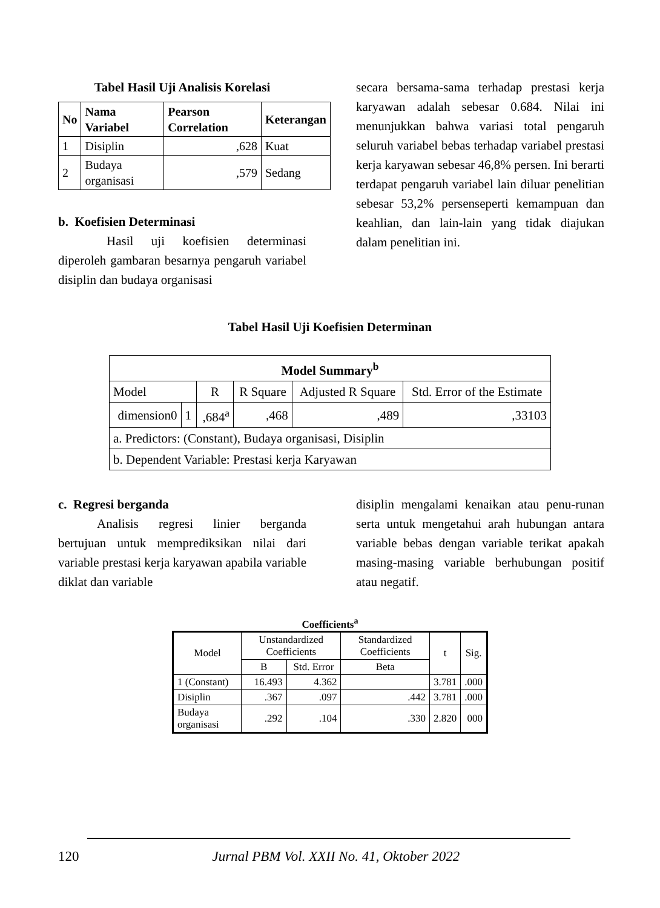Tabel Hasil Uji Analisis Korelasi
| No | Nama Variabel | Pearson Correlation | Keterangan |
| --- | --- | --- | --- |
| 1 | Disiplin | ,628 | Kuat |
| 2 | Budaya organisasi | ,579 | Sedang |
b. Koefisien Determinasi
Hasil uji koefisien determinasi diperoleh gambaran besarnya pengaruh variabel disiplin dan budaya organisasi
secara bersama-sama terhadap prestasi kerja karyawan adalah sebesar 0.684. Nilai ini menunjukkan bahwa variasi total pengaruh seluruh variabel bebas terhadap variabel prestasi kerja karyawan sebesar 46,8% persen. Ini berarti terdapat pengaruh variabel lain diluar penelitian sebesar 53,2% persenseperti kemampuan dan keahlian, dan lain-lain yang tidak diajukan dalam penelitian ini.
Tabel Hasil Uji Koefisien Determinan
| Model Summary<sup>b</sup> | | | | | |
| --- | --- | --- | --- | --- | --- |
| Model | | R | R Square | Adjusted R Square | Std. Error of the Estimate |
| dimension0 | 1 | ,684<sup>a</sup> | ,468 | ,489 | ,33103 |
| a. Predictors: (Constant), Budaya organisasi, Disiplin | | | | | |
| b. Dependent Variable: Prestasi kerja Karyawan | | | | | |
c. Regresi berganda
Analisis regresi linier berganda bertujuan untuk memprediksikan nilai dari variable prestasi kerja karyawan apabila variable diklat dan variable
disiplin mengalami kenaikan atau penu-runan serta untuk mengetahui arah hubungan antara variable bebas dengan variable terikat apakah masing-masing variable berhubungan positif atau negatif.
Coefficients<sup>a</sup>
| Model | Unstandardized Coefficients | | Standardized Coefficients | t | Sig. |
| | B | Std. Error | Beta | | |
| 1 (Constant) | 16.493 | 4.362 | | 3.781 | .000 |
| Disiplin | .367 | .097 | .442 | 3.781 | .000 |
| Budaya organisasi | .292 | .104 | .330 | 2.820 | 000 |
120 Jurnal PBM Vol. XXII No. 41, Oktober 2022